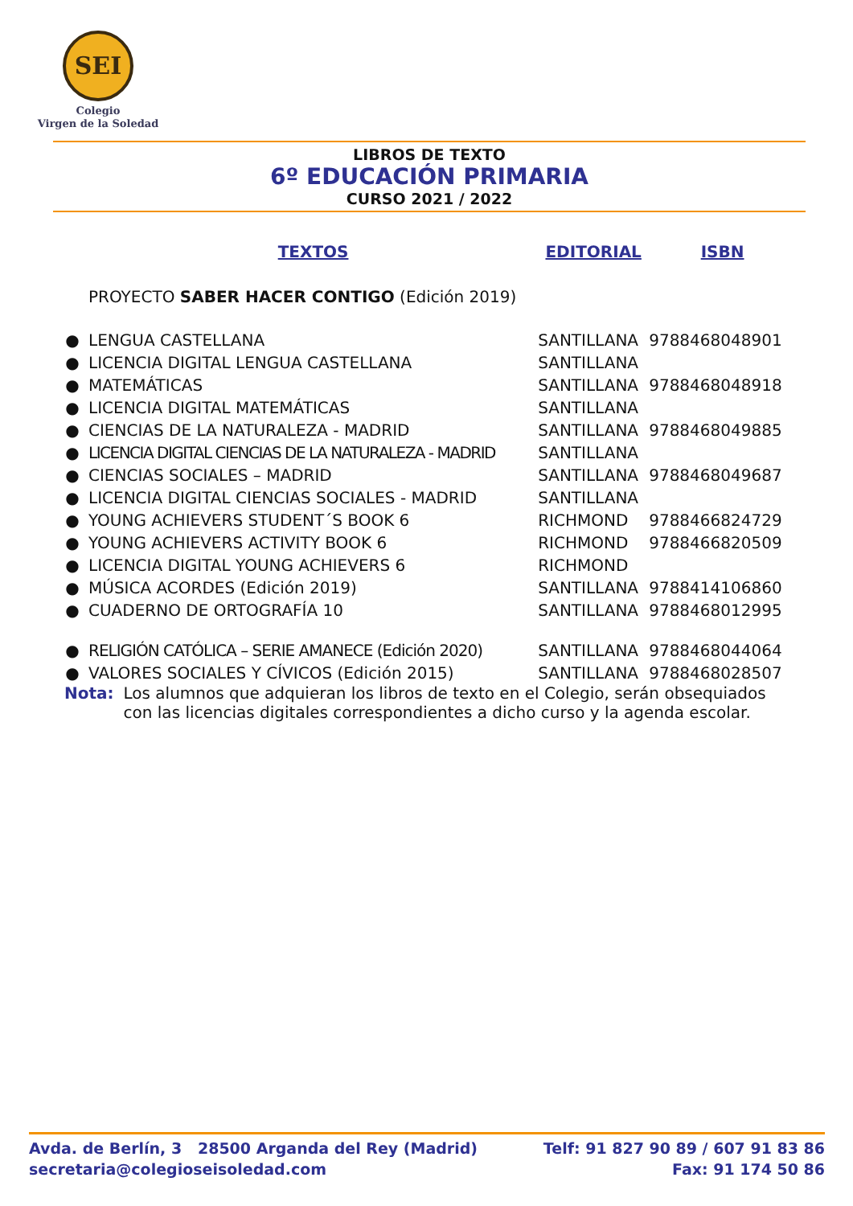SEI
Colegio
Virgen de la Soledad
LIBROS DE TEXTO
6º EDUCACIÓN PRIMARIA
CURSO 2021 / 2022
| | TEXTOS | EDITORIAL | ISBN |
| --- | --- | --- | --- |
| | PROYECTO SABER HACER CONTIGO (Edición 2019) | | |
| ● | LENGUA CASTELLANA | SANTILLANA | 9788468048901 |
| ● | LICENCIA DIGITAL LENGUA CASTELLANA | SANTILLANA | |
| ● | MATEMÁTICAS | SANTILLANA | 9788468048918 |
| ● | LICENCIA DIGITAL MATEMÁTICAS | SANTILLANA | |
| ● | CIENCIAS DE LA NATURALEZA - MADRID | SANTILLANA | 9788468049885 |
| ● | LICENCIA DIGITAL CIENCIAS DE LA NATURALEZA - MADRID | SANTILLANA | |
| ● | CIENCIAS SOCIALES – MADRID | SANTILLANA | 9788468049687 |
| ● | LICENCIA DIGITAL CIENCIAS SOCIALES - MADRID | SANTILLANA | |
| ● | YOUNG ACHIEVERS STUDENT´S BOOK 6 | RICHMOND | 9788466824729 |
| ● | YOUNG ACHIEVERS ACTIVITY BOOK 6 | RICHMOND | 9788466820509 |
| ● | LICENCIA DIGITAL YOUNG ACHIEVERS 6 | RICHMOND | |
| ● | MÚSICA ACORDES (Edición 2019) | SANTILLANA | 9788414106860 |
| ● | CUADERNO DE ORTOGRAFÍA 10 | SANTILLANA | 9788468012995 |
| ● | RELIGIÓN CATÓLICA – SERIE AMANECE (Edición 2020) | SANTILLANA | 9788468044064 |
| ● | VALORES SOCIALES Y CÍVICOS (Edición 2015) | SANTILLANA | 9788468028507 |
Nota: Los alumnos que adquieran los libros de texto en el Colegio, serán obsequiados con las licencias digitales correspondientes a dicho curso y la agenda escolar.
Avda. de Berlín, 3 28500 Arganda del Rey (Madrid)
secretaria@colegioseisoledad.com
Telf: 91 827 90 89 / 607 91 83 86
Fax: 91 174 50 86